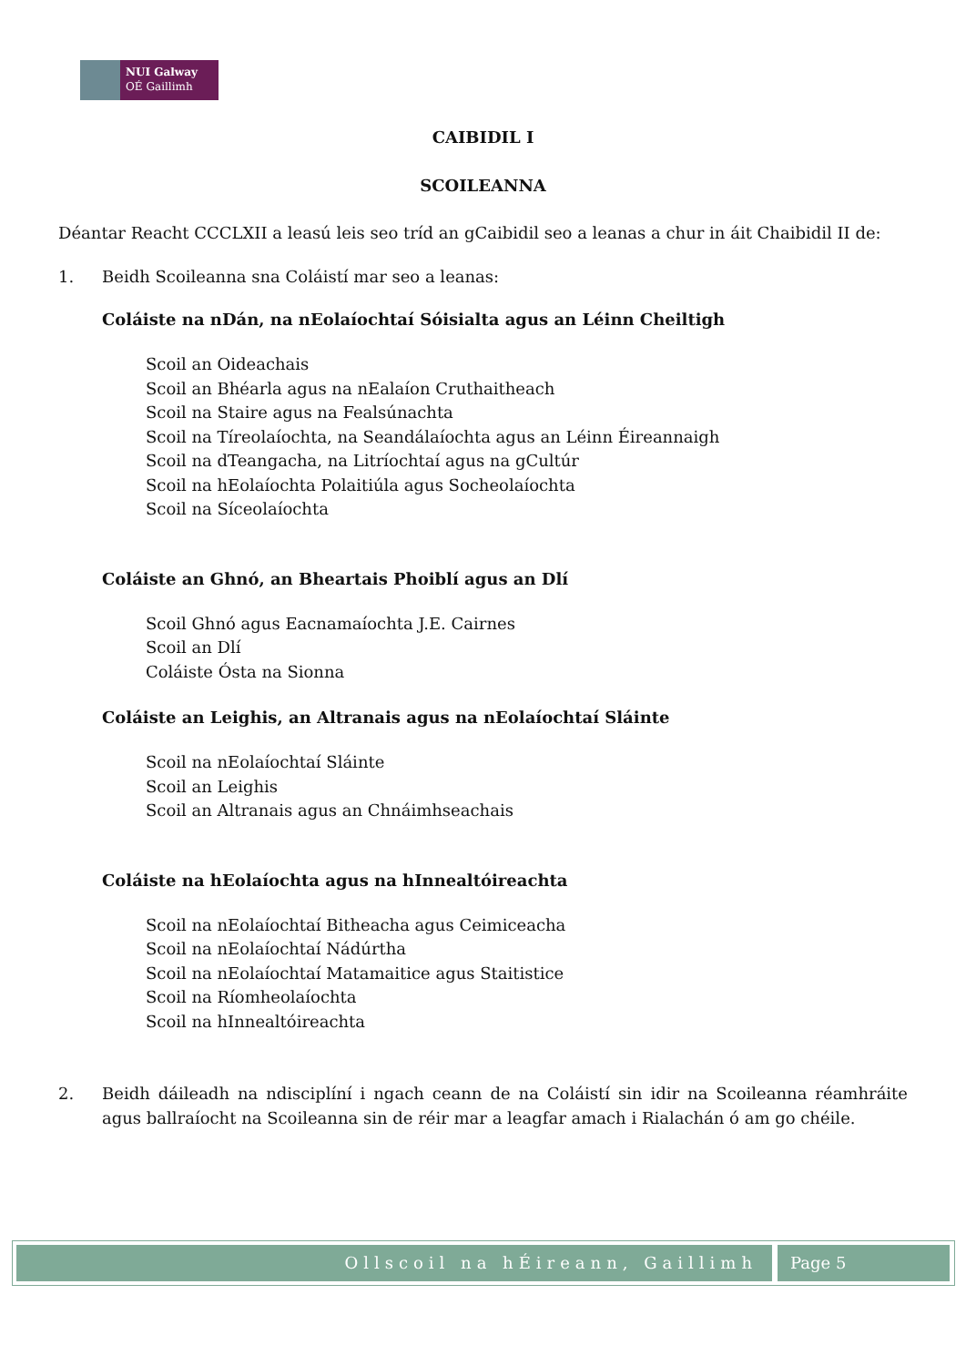NUI Galway
OÉ Gaillimh
CAIBIDIL I
SCOILEANNA
Déantar Reacht CCCLXII a leasú leis seo tríd an gCaibidil seo a leanas a chur in áit Chaibidil II de:
1. Beidh Scoileanna sna Coláistí mar seo a leanas:
Coláiste na nDán, na nEolaíochtaí Sóisialta agus an Léinn Cheiltigh
Scoil an Oideachais
Scoil an Bhéarla agus na nEalaíon Cruthaitheach
Scoil na Staire agus na Fealsúnachta
Scoil na Tíreolaíochta, na Seandálaíochta agus an Léinn Éireannaigh
Scoil na dTeangacha, na Litríochtaí agus na gCultúr
Scoil na hEolaíochta Polaitiúla agus Socheolaíochta
Scoil na Síceolaíochta
Coláiste an Ghnó, an Bheartais Phoiblí agus an Dlí
Scoil Ghnó agus Eacnamaíochta J.E. Cairnes
Scoil an Dlí
Coláiste Ósta na Sionna
Coláiste an Leighis, an Altranais agus na nEolaíochtaí Sláinte
Scoil na nEolaíochtaí Sláinte
Scoil an Leighis
Scoil an Altranais agus an Chnáimhseachais
Coláiste na hEolaíochta agus na hInnealtóireachta
Scoil na nEolaíochtaí Bitheacha agus Ceimiceacha
Scoil na nEolaíochtaí Nádúrtha
Scoil na nEolaíochtaí Matamaitice agus Staitistice
Scoil na Ríomheolaíochta
Scoil na hInnealtóireachta
2. Beidh dáileadh na ndisciplíní i ngach ceann de na Coláistí sin idir na Scoileanna réamhráite agus ballraíocht na Scoileanna sin de réir mar a leagfar amach i Rialachán ó am go chéile.
Ollscoil na hÉireann, Gaillimh Page 5